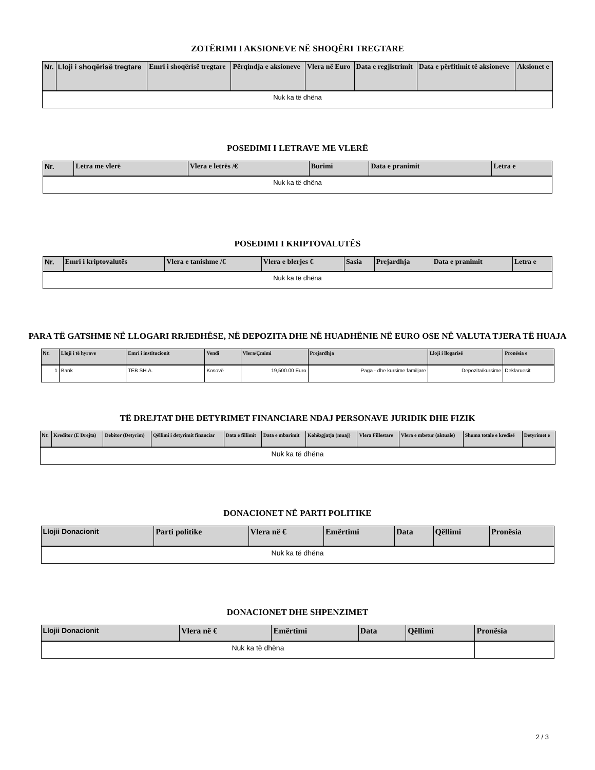ZOTËRIMI I AKSIONEVE NË SHOQËRI TREGTARE
| Nr. | Lloji i shoqërisë tregtare | Emri i shoqërisë tregtare | Përqindja e aksioneve | Vlera në Euro | Data e regjistrimit | Data e përfitimit të aksioneve | Aksionet e |
| --- | --- | --- | --- | --- | --- | --- | --- |
| Nuk ka të dhëna | | | | | | | |
POSEDIMI I LETRAVE ME VLERË
| Nr. | Letra me vlerë | Vlera e letrës /€ | Burimi | Data e pranimit | Letra e |
| --- | --- | --- | --- | --- | --- |
| Nuk ka të dhëna | | | | | |
POSEDIMI I KRIPTOVALUTËS
| Nr. | Emri i kriptovalutës | Vlera e tanishme /€ | Vlera e blerjes € | Sasia | Prejardhja | Data e pranimit | Letra e |
| --- | --- | --- | --- | --- | --- | --- | --- |
| Nuk ka të dhëna | | | | | | | |
PARA TË GATSHME NË LLOGARI RRJEDHËSE, NË DEPOZITA DHE NË HUADHËNIE NË EURO OSE NË VALUTA TJERA TË HUAJA
| Nr. | Lloji i të hyrave | Emri i institucionit | Vendi | Vlera/Çmimi | Prejardhja | Lloji i llogarisë | Pronësia e |
| --- | --- | --- | --- | --- | --- | --- | --- |
| 1 | Bank | TEB SH.A. | Kosovë | 19,500.00 Euro | Paga - dhe kursime familjare | Depozita/kursime | Deklaruesit |
TË DREJTAT DHE DETYRIMET FINANCIARE NDAJ PERSONAVE JURIDIK DHE FIZIK
| Nr. | Kreditor (E Drejta) | Debitor (Detyrim) | Qëllimi i detyrimit financiar | Data e fillimit | Data e mbarimit | Kohëzgjatja (muaj) | Vlera Fillestare | Vlera e mbetur (aktuale) | Shuma totale e kredisë | Detyrimet e |
| --- | --- | --- | --- | --- | --- | --- | --- | --- | --- | --- |
| Nuk ka të dhëna | | | | | | | | | | |
DONACIONET NË PARTI POLITIKE
| Llojii Donacionit | Parti politike | Vlera në € | Emërtimi | Data | Qëllimi | Pronësia |
| --- | --- | --- | --- | --- | --- | --- |
| Nuk ka të dhëna | | | | | | |
DONACIONET DHE SHPENZIMET
| Llojii Donacionit | Vlera në € | Emërtimi | Data | Qëllimi | Pronësia |
| --- | --- | --- | --- | --- | --- |
| Nuk ka të dhëna | | | | | |
2 / 3